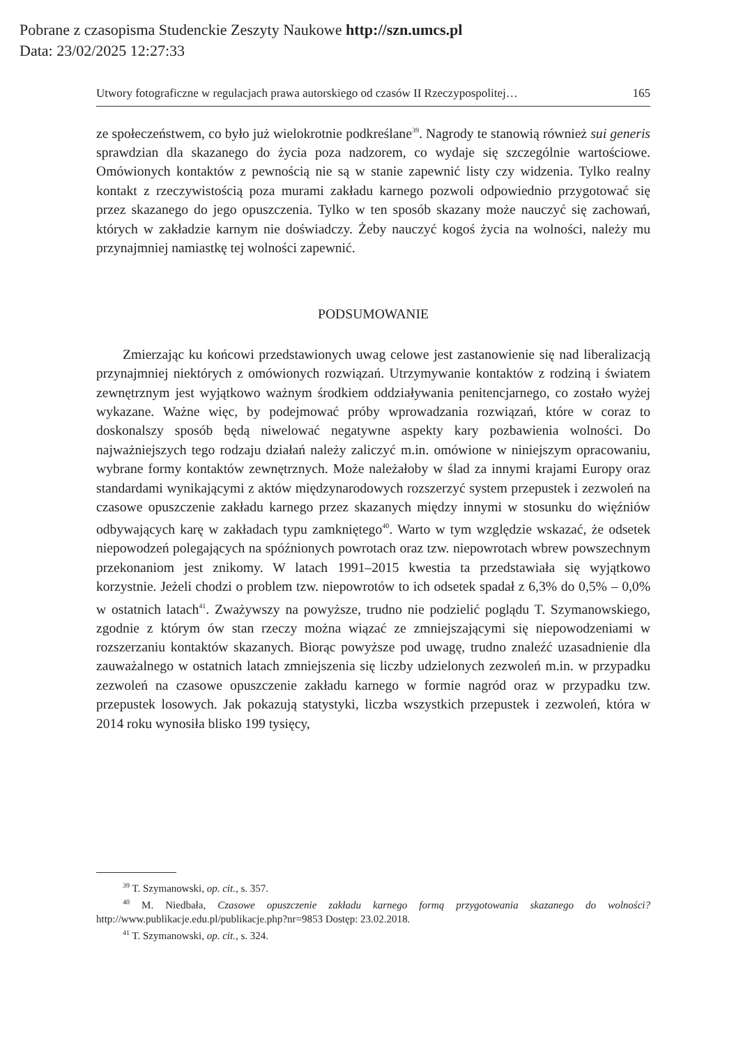Pobrane z czasopisma Studenckie Zeszyty Naukowe http://szn.umcs.pl
Data: 23/02/2025 12:27:33
Utwory fotograficzne w regulacjach prawa autorskiego od czasów II Rzeczypospolitej… 165
ze społeczeństwem, co było już wielokrotnie podkreślane<sup>39</sup>. Nagrody te stanowią również sui generis sprawdzian dla skazanego do życia poza nadzorem, co wydaje się szczególnie wartościowe. Omówionych kontaktów z pewnością nie są w stanie zapewnić listy czy widzenia. Tylko realny kontakt z rzeczywistością poza murami zakładu karnego pozwoli odpowiednio przygotować się przez skazanego do jego opuszczenia. Tylko w ten sposób skazany może nauczyć się zachowań, których w zakładzie karnym nie doświadczy. Żeby nauczyć kogoś życia na wolności, należy mu przynajmniej namiastkę tej wolności zapewnić.
PODSUMOWANIE
Zmierzając ku końcowi przedstawionych uwag celowe jest zastanowienie się nad liberalizacją przynajmniej niektórych z omówionych rozwiązań. Utrzymywanie kontaktów z rodziną i światem zewnętrznym jest wyjątkowo ważnym środkiem oddziaływania penitencjarnego, co zostało wyżej wykazane. Ważne więc, by podejmować próby wprowadzania rozwiązań, które w coraz to doskonalszy sposób będą niwelować negatywne aspekty kary pozbawienia wolności. Do najważniejszych tego rodzaju działań należy zaliczyć m.in. omówione w niniejszym opracowaniu, wybrane formy kontaktów zewnętrznych. Może należałoby w ślad za innymi krajami Europy oraz standardami wynikającymi z aktów międzynarodowych rozszerzyć system przepustek i zezwoleń na czasowe opuszczenie zakładu karnego przez skazanych między innymi w stosunku do więźniów odbywających karę w zakładach typu zamkniętego<sup>40</sup>. Warto w tym względzie wskazać, że odsetek niepowodzeń polegających na spóźnionych powrotach oraz tzw. niepowrotach wbrew powszechnym przekonaniom jest znikomy. W latach 1991–2015 kwestia ta przedstawiała się wyjątkowo korzystnie. Jeżeli chodzi o problem tzw. niepowrotów to ich odsetek spadał z 6,3% do 0,5% – 0,0% w ostatnich latach<sup>41</sup>. Zważywszy na powyższe, trudno nie podzielić poglądu T. Szymanowskiego, zgodnie z którym ów stan rzeczy można wiązać ze zmniejszającymi się niepowodzeniami w rozszerzaniu kontaktów skazanych. Biorąc powyższe pod uwagę, trudno znaleźć uzasadnienie dla zauważalnego w ostatnich latach zmniejszenia się liczby udzielonych zezwoleń m.in. w przypadku zezwoleń na czasowe opuszczenie zakładu karnego w formie nagród oraz w przypadku tzw. przepustek losowych. Jak pokazują statystyki, liczba wszystkich przepustek i zezwoleń, która w 2014 roku wynosiła blisko 199 tysięcy,
<sup>39</sup> T. Szymanowski, op. cit., s. 357.
<sup>40</sup> M. Niedbała, Czasowe opuszczenie zakładu karnego formą przygotowania skazanego do wolności? http://www.publikacje.edu.pl/publikacje.php?nr=9853 Dostęp: 23.02.2018.
<sup>41</sup> T. Szymanowski, op. cit., s. 324.